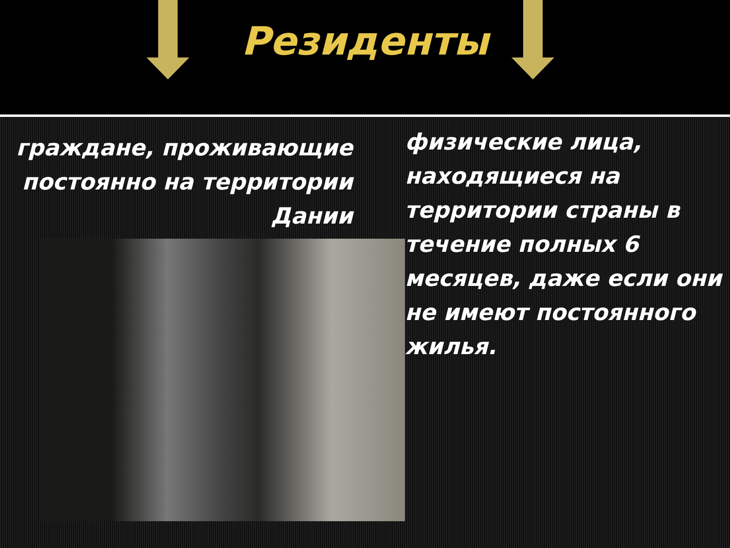Резиденты
граждане, проживающие постоянно на территории Дании
физические лица, находящиеся на территории страны в течение полных 6 месяцев, даже если они не имеют постоянного жилья.